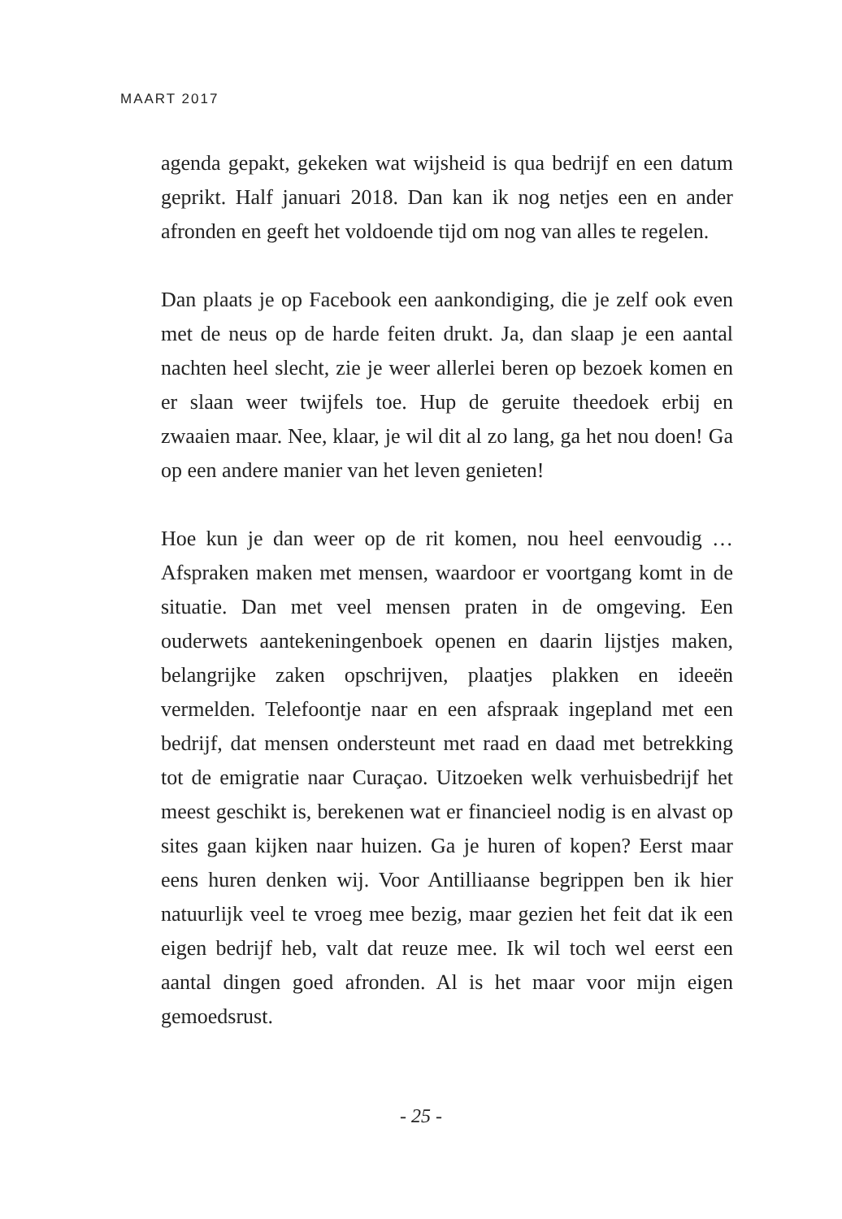MAART 2017
agenda gepakt, gekeken wat wijsheid is qua bedrijf en een datum geprikt. Half januari 2018. Dan kan ik nog netjes een en ander afronden en geeft het voldoende tijd om nog van alles te regelen.
Dan plaats je op Facebook een aankondiging, die je zelf ook even met de neus op de harde feiten drukt. Ja, dan slaap je een aantal nachten heel slecht, zie je weer allerlei beren op bezoek komen en er slaan weer twijfels toe. Hup de geruite theedoek erbij en zwaaien maar. Nee, klaar, je wil dit al zo lang, ga het nou doen! Ga op een andere manier van het leven genieten!
Hoe kun je dan weer op de rit komen, nou heel eenvoudig … Afspraken maken met mensen, waardoor er voortgang komt in de situatie. Dan met veel mensen praten in de omgeving. Een ouderwets aantekeningenboek openen en daarin lijstjes maken, belangrijke zaken opschrijven, plaatjes plakken en ideeën vermelden. Telefoontje naar en een afspraak ingepland met een bedrijf, dat mensen ondersteunt met raad en daad met betrekking tot de emigratie naar Curaçao. Uitzoeken welk verhuisbedrijf het meest geschikt is, berekenen wat er financieel nodig is en alvast op sites gaan kijken naar huizen. Ga je huren of kopen? Eerst maar eens huren denken wij. Voor Antilliaanse begrippen ben ik hier natuurlijk veel te vroeg mee bezig, maar gezien het feit dat ik een eigen bedrijf heb, valt dat reuze mee. Ik wil toch wel eerst een aantal dingen goed afronden. Al is het maar voor mijn eigen gemoedsrust.
- 25 -